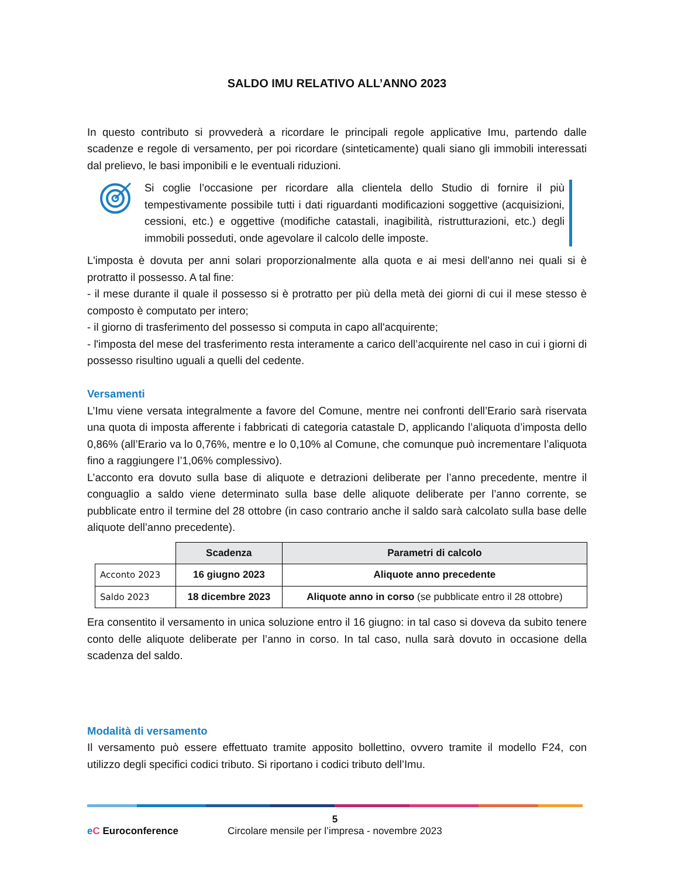SALDO IMU RELATIVO ALL’ANNO 2023
In questo contributo si provvederà a ricordare le principali regole applicative Imu, partendo dalle scadenze e regole di versamento, per poi ricordare (sinteticamente) quali siano gli immobili interessati dal prelievo, le basi imponibili e le eventuali riduzioni.
Si coglie l’occasione per ricordare alla clientela dello Studio di fornire il più tempestivamente possibile tutti i dati riguardanti modificazioni soggettive (acquisizioni, cessioni, etc.) e oggettive (modifiche catastali, inagibilità, ristrutturazioni, etc.) degli immobili posseduti, onde agevolare il calcolo delle imposte.
L'imposta è dovuta per anni solari proporzionalmente alla quota e ai mesi dell'anno nei quali si è protratto il possesso. A tal fine:
- il mese durante il quale il possesso si è protratto per più della metà dei giorni di cui il mese stesso è composto è computato per intero;
- il giorno di trasferimento del possesso si computa in capo all'acquirente;
- l'imposta del mese del trasferimento resta interamente a carico dell’acquirente nel caso in cui i giorni di possesso risultino uguali a quelli del cedente.
Versamenti
L’Imu viene versata integralmente a favore del Comune, mentre nei confronti dell’Erario sarà riservata una quota di imposta afferente i fabbricati di categoria catastale D, applicando l’aliquota d’imposta dello 0,86% (all’Erario va lo 0,76%, mentre e lo 0,10% al Comune, che comunque può incrementare l’aliquota fino a raggiungere l’1,06% complessivo).
L’acconto era dovuto sulla base di aliquote e detrazioni deliberate per l’anno precedente, mentre il conguaglio a saldo viene determinato sulla base delle aliquote deliberate per l’anno corrente, se pubblicate entro il termine del 28 ottobre (in caso contrario anche il saldo sarà calcolato sulla base delle aliquote dell’anno precedente).
| | Scadenza | Parametri di calcolo |
| --- | --- | --- |
| Acconto 2023 | 16 giugno 2023 | Aliquote anno precedente |
| Saldo 2023 | 18 dicembre 2023 | Aliquote anno in corso (se pubblicate entro il 28 ottobre) |
Era consentito il versamento in unica soluzione entro il 16 giugno: in tal caso si doveva da subito tenere conto delle aliquote deliberate per l’anno in corso. In tal caso, nulla sarà dovuto in occasione della scadenza del saldo.
Modalità di versamento
Il versamento può essere effettuato tramite apposito bollettino, ovvero tramite il modello F24, con utilizzo degli specifici codici tributo. Si riportano i codici tributo dell’Imu.
5
eC Euroconference Circolare mensile per l’impresa - novembre 2023